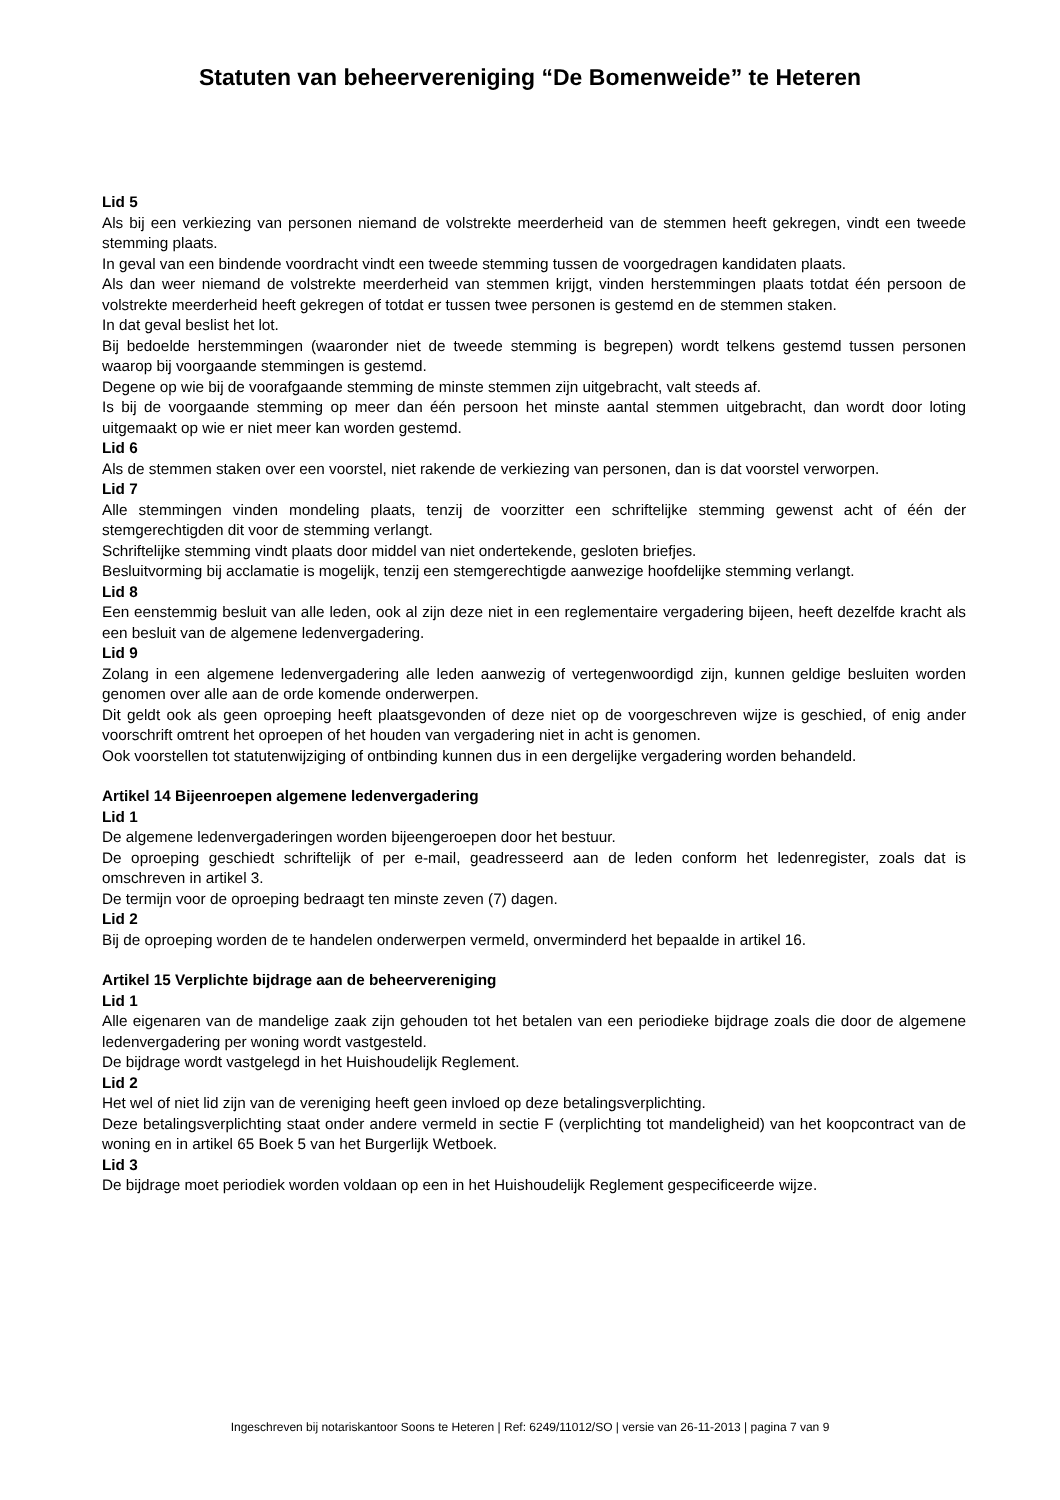Statuten van beheervereniging “De Bomenweide” te Heteren
Lid 5
Als bij een verkiezing van personen niemand de volstrekte meerderheid van de stemmen heeft gekregen, vindt een tweede stemming plaats.
In geval van een bindende voordracht vindt een tweede stemming tussen de voorgedragen kandidaten plaats.
Als dan weer niemand de volstrekte meerderheid van stemmen krijgt, vinden herstemmingen plaats totdat één persoon de volstrekte meerderheid heeft gekregen of totdat er tussen twee personen is gestemd en de stemmen staken.
In dat geval beslist het lot.
Bij bedoelde herstemmingen (waaronder niet de tweede stemming is begrepen) wordt telkens gestemd tussen personen waarop bij voorgaande stemmingen is gestemd.
Degene op wie bij de voorafgaande stemming de minste stemmen zijn uitgebracht, valt steeds af.
Is bij de voorgaande stemming op meer dan één persoon het minste aantal stemmen uitgebracht, dan wordt door loting uitgemaakt op wie er niet meer kan worden gestemd.
Lid 6
Als de stemmen staken over een voorstel, niet rakende de verkiezing van personen, dan is dat voorstel verworpen.
Lid 7
Alle stemmingen vinden mondeling plaats, tenzij de voorzitter een schriftelijke stemming gewenst acht of één der stemgerechtigden dit voor de stemming verlangt.
Schriftelijke stemming vindt plaats door middel van niet ondertekende, gesloten briefjes.
Besluitvorming bij acclamatie is mogelijk, tenzij een stemgerechtigde aanwezige hoofdelijke stemming verlangt.
Lid 8
Een eenstemmig besluit van alle leden, ook al zijn deze niet in een reglementaire vergadering bijeen, heeft dezelfde kracht als een besluit van de algemene ledenvergadering.
Lid 9
Zolang in een algemene ledenvergadering alle leden aanwezig of vertegenwoordigd zijn, kunnen geldige besluiten worden genomen over alle aan de orde komende onderwerpen.
Dit geldt ook als geen oproeping heeft plaatsgevonden of deze niet op de voorgeschreven wijze is geschied, of enig ander voorschrift omtrent het oproepen of het houden van vergadering niet in acht is genomen.
Ook voorstellen tot statutenwijziging of ontbinding kunnen dus in een dergelijke vergadering worden behandeld.
Artikel 14 Bijeenroepen algemene ledenvergadering
Lid 1
De algemene ledenvergaderingen worden bijeengeroepen door het bestuur.
De oproeping geschiedt schriftelijk of per e-mail, geadresseerd aan de leden conform het ledenregister, zoals dat is omschreven in artikel 3.
De termijn voor de oproeping bedraagt ten minste zeven (7) dagen.
Lid 2
Bij de oproeping worden de te handelen onderwerpen vermeld, onverminderd het bepaalde in artikel 16.
Artikel 15 Verplichte bijdrage aan de beheervereniging
Lid 1
Alle eigenaren van de mandelige zaak zijn gehouden tot het betalen van een periodieke bijdrage zoals die door de algemene ledenvergadering per woning wordt vastgesteld.
De bijdrage wordt vastgelegd in het Huishoudelijk Reglement.
Lid 2
Het wel of niet lid zijn van de vereniging heeft geen invloed op deze betalingsverplichting.
Deze betalingsverplichting staat onder andere vermeld in sectie F (verplichting tot mandeligheid) van het koopcontract van de woning en in artikel 65 Boek 5 van het Burgerlijk Wetboek.
Lid 3
De bijdrage moet periodiek worden voldaan op een in het Huishoudelijk Reglement gespecificeerde wijze.
Ingeschreven bij notariskantoor Soons te Heteren | Ref: 6249/11012/SO | versie van 26-11-2013 | pagina 7 van 9